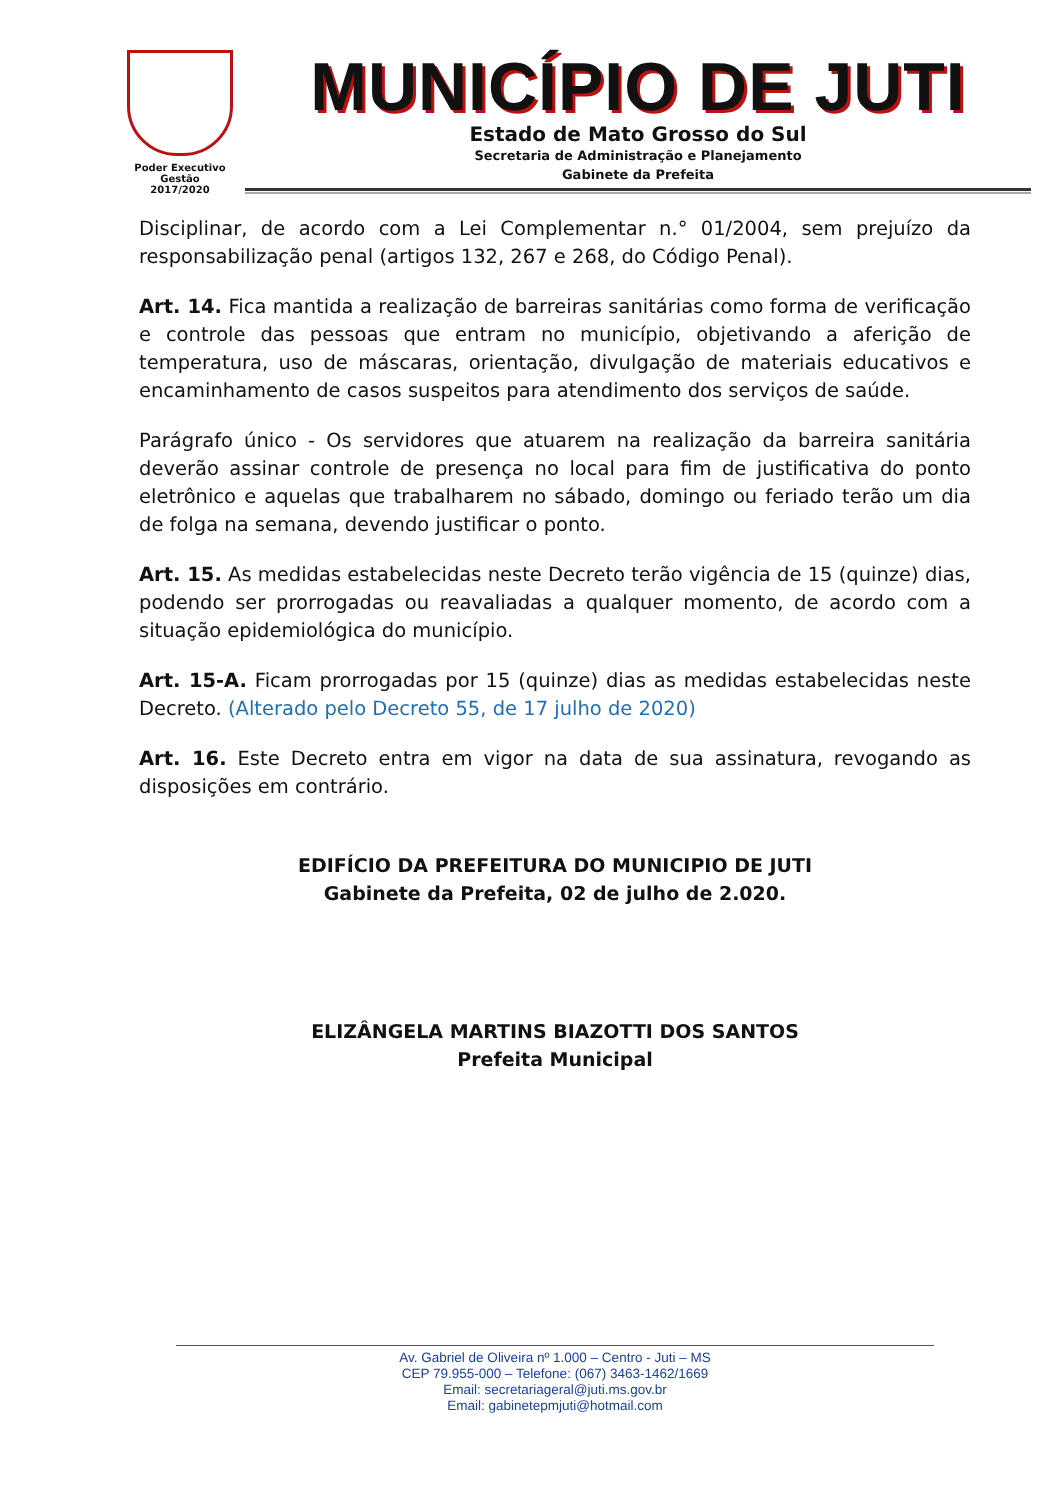Poder Executivo
Gestão
2017/2020
MUNICÍPIO DE JUTI
Estado de Mato Grosso do Sul
Secretaria de Administração e Planejamento
Gabinete da Prefeita
Disciplinar, de acordo com a Lei Complementar n.° 01/2004, sem prejuízo da responsabilização penal (artigos 132, 267 e 268, do Código Penal).
Art. 14. Fica mantida a realização de barreiras sanitárias como forma de verificação e controle das pessoas que entram no município, objetivando a aferição de temperatura, uso de máscaras, orientação, divulgação de materiais educativos e encaminhamento de casos suspeitos para atendimento dos serviços de saúde.
Parágrafo único - Os servidores que atuarem na realização da barreira sanitária deverão assinar controle de presença no local para fim de justificativa do ponto eletrônico e aquelas que trabalharem no sábado, domingo ou feriado terão um dia de folga na semana, devendo justificar o ponto.
Art. 15. As medidas estabelecidas neste Decreto terão vigência de 15 (quinze) dias, podendo ser prorrogadas ou reavaliadas a qualquer momento, de acordo com a situação epidemiológica do município.
Art. 15-A. Ficam prorrogadas por 15 (quinze) dias as medidas estabelecidas neste Decreto. (Alterado pelo Decreto 55, de 17 julho de 2020)
Art. 16. Este Decreto entra em vigor na data de sua assinatura, revogando as disposições em contrário.
EDIFÍCIO DA PREFEITURA DO MUNICIPIO DE JUTI
Gabinete da Prefeita, 02 de julho de 2.020.
ELIZÂNGELA MARTINS BIAZOTTI DOS SANTOS
Prefeita Municipal
Av. Gabriel de Oliveira nº 1.000 – Centro - Juti – MS
CEP 79.955-000 – Telefone: (067) 3463-1462/1669
Email: secretariageral@juti.ms.gov.br
Email: gabinetepmjuti@hotmail.com